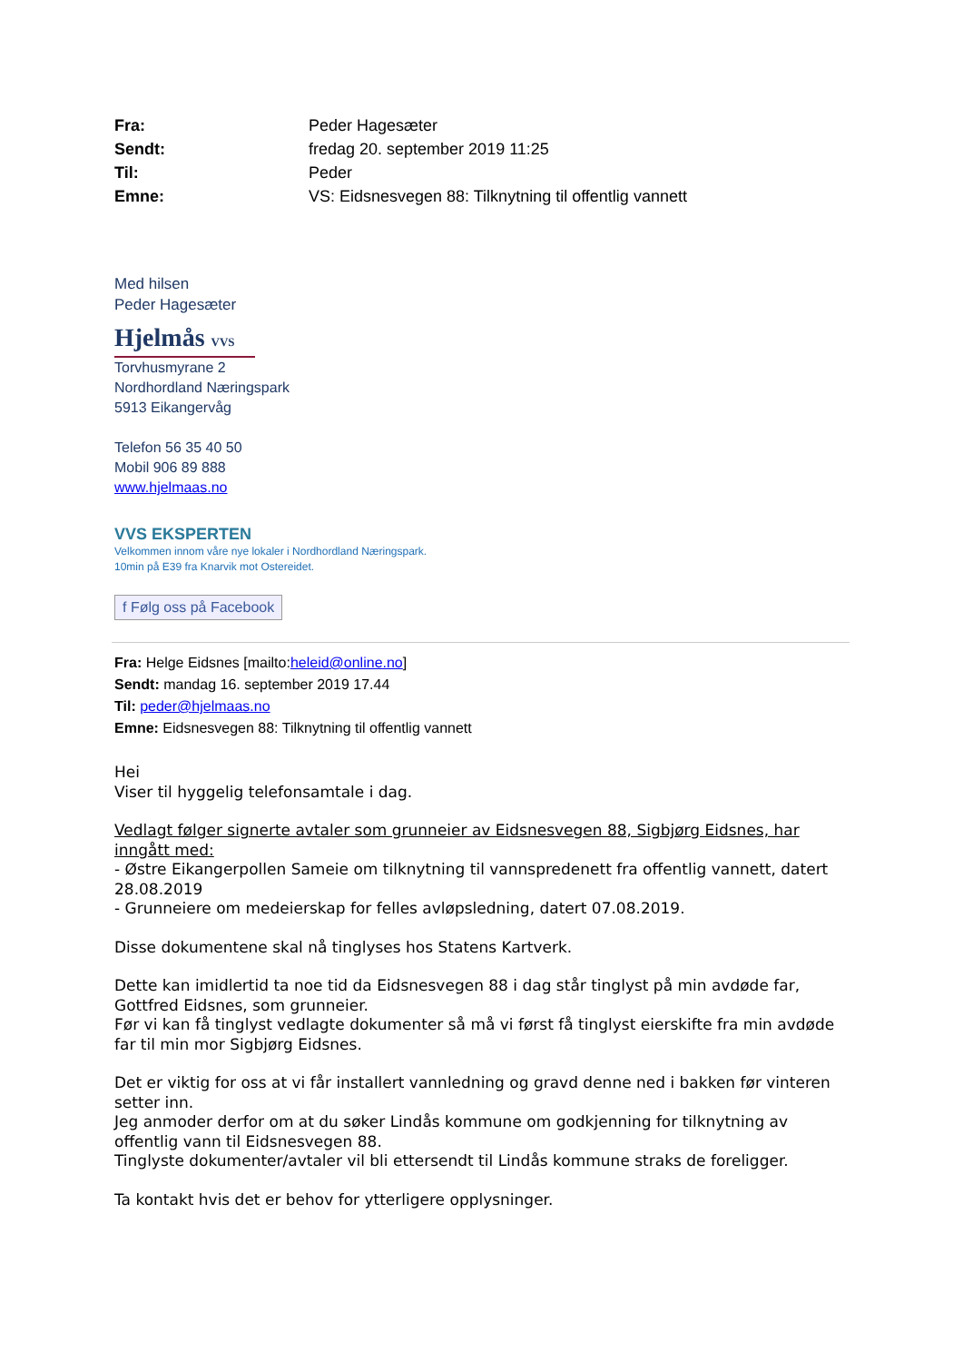| Fra: | Peder Hagesæter |
| Sendt: | fredag 20. september 2019 11:25 |
| Til: | Peder |
| Emne: | VS: Eidsnesvegen 88: Tilknytning til offentlig vannett |
Med hilsen
Peder Hagesæter
Hjelmås VVS
Torvhusmyrane 2
Nordhordland Næringspark
5913 Eikangervåg
Telefon 56 35 40 50
Mobil 906 89 888
www.hjelmaas.no
VVS EKSPERTEN
Velkommen innom våre nye lokaler i Nordhordland Næringspark.
10min på E39 fra Knarvik mot Ostereidet.
f Følg oss på Facebook
Fra: Helge Eidsnes [mailto:heleid@online.no]
Sendt: mandag 16. september 2019 17.44
Til: peder@hjelmaas.no
Emne: Eidsnesvegen 88: Tilknytning til offentlig vannett
Hei
Viser til hyggelig telefonsamtale i dag.
Vedlagt følger signerte avtaler som grunneier av Eidsnesvegen 88, Sigbjørg Eidsnes, har inngått med:
- Østre Eikangerpollen Sameie om tilknytning til vannspredenett fra offentlig vannett, datert 28.08.2019
- Grunneiere om medeierskap for felles avløpsledning, datert 07.08.2019.
Disse dokumentene skal nå tinglyses hos Statens Kartverk.
Dette kan imidlertid ta noe tid da Eidsnesvegen 88 i dag står tinglyst på min avdøde far, Gottfred Eidsnes, som grunneier.
Før vi kan få tinglyst vedlagte dokumenter så må vi først få tinglyst eierskifte fra min avdøde far til min mor Sigbjørg Eidsnes.
Det er viktig for oss at vi får installert vannledning og gravd denne ned i bakken før vinteren setter inn.
Jeg anmoder derfor om at du søker Lindås kommune om godkjenning for tilknytning av offentlig vann til Eidsnesvegen 88.
Tinglyste dokumenter/avtaler vil bli ettersendt til Lindås kommune straks de foreligger.
Ta kontakt hvis det er behov for ytterligere opplysninger.